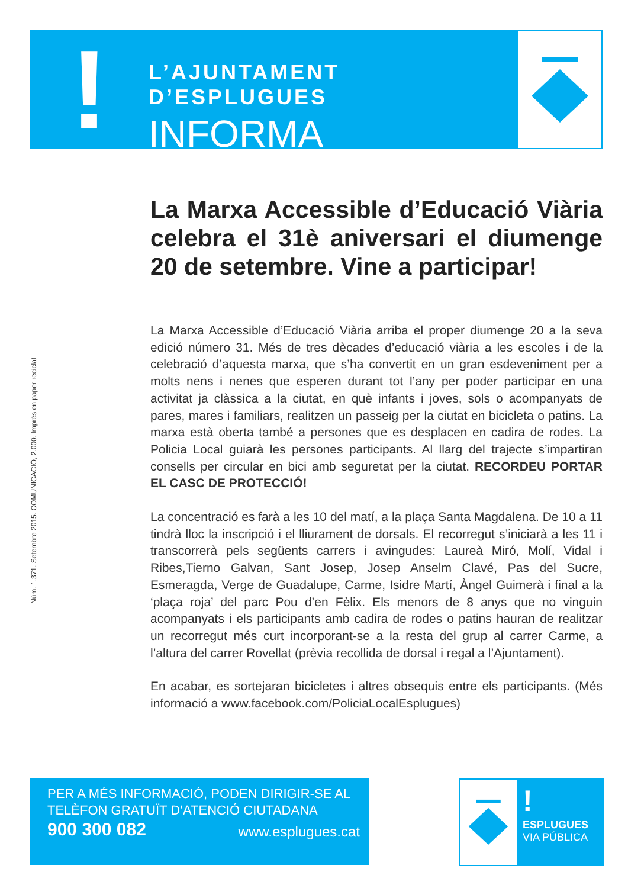!
L’AJUNTAMENT D’ESPLUGUES
INFORMA
Núm. 1.371. Setembre 2015. COMUNICACIÓ, 2.000. Imprès en paper reciclat
La Marxa Accessible d’Educació Viària celebra el 31è aniversari el diumenge 20 de setembre. Vine a participar!
La Marxa Accessible d’Educació Viària arriba el proper diumenge 20 a la seva edició número 31. Més de tres dècades d’educació viària a les escoles i de la celebració d’aquesta marxa, que s’ha convertit en un gran esdeveniment per a molts nens i nenes que esperen durant tot l’any per poder participar en una activitat ja clàssica a la ciutat, en què infants i joves, sols o acompanyats de pares, mares i familiars, realitzen un passeig per la ciutat en bicicleta o patins. La marxa està oberta també a persones que es desplacen en cadira de rodes. La Policia Local guiarà les persones participants. Al llarg del trajecte s’impartiran consells per circular en bici amb seguretat per la ciutat. RECORDEU PORTAR EL CASC DE PROTECCIÓ!
La concentració es farà a les 10 del matí, a la plaça Santa Magdalena. De 10 a 11 tindrà lloc la inscripció i el lliurament de dorsals. El recorregut s’iniciarà a les 11 i transcorrerà pels següents carrers i avingudes: Laureà Miró, Molí, Vidal i Ribes,Tierno Galvan, Sant Josep, Josep Anselm Clavé, Pas del Sucre, Esmeragda, Verge de Guadalupe, Carme, Isidre Martí, Àngel Guimerà i final a la ‘plaça roja’ del parc Pou d’en Fèlix. Els menors de 8 anys que no vinguin acompanyats i els participants amb cadira de rodes o patins hauran de realitzar un recorregut més curt incorporant-se a la resta del grup al carrer Carme, a l’altura del carrer Rovellat (prèvia recollida de dorsal i regal a l’Ajuntament).
En acabar, es sortejaran bicicletes i altres obsequis entre els participants. (Més informació a www.facebook.com/PoliciaLocalEsplugues)
PER A MÉS INFORMACIÓ, PODEN DIRIGIR-SE AL
TELÈFON GRATUÏT D’ATENCIÓ CIUTADANA
900 300 082 www.esplugues.cat
!
ESPLUGUES
VIA PÚBLICA